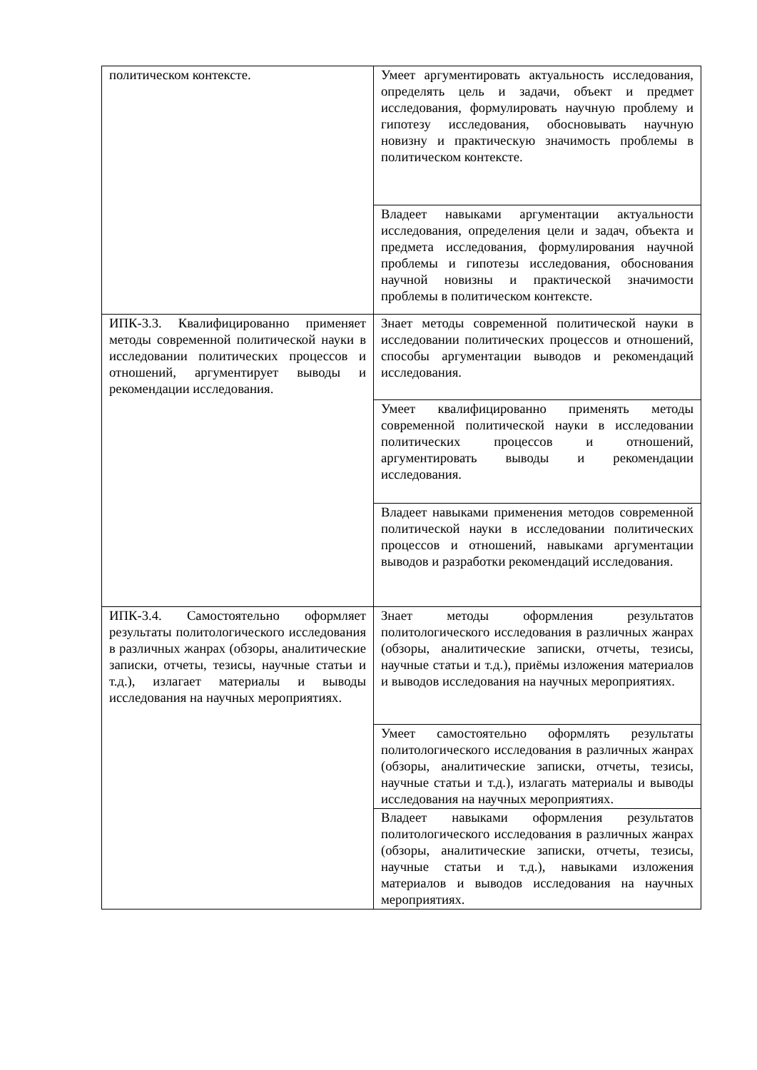| политическом контексте. | Умеет аргументировать актуальность исследования, определять цель и задачи, объект и предмет исследования, формулировать научную проблему и гипотезу исследования, обосновывать научную новизну и практическую значимость проблемы в политическом контексте. |
| | Владеет навыками аргументации актуальности исследования, определения цели и задач, объекта и предмета исследования, формулирования научной проблемы и гипотезы исследования, обоснования научной новизны и практической значимости проблемы в политическом контексте. |
| ИПК-3.3. Квалифицированно применяет методы современной политической науки в исследовании политических процессов и отношений, аргументирует выводы и рекомендации исследования. | Знает методы современной политической науки в исследовании политических процессов и отношений, способы аргументации выводов и рекомендаций исследования. |
| | Умеет квалифицированно применять методы современной политической науки в исследовании политических процессов и отношений, аргументировать выводы и рекомендации исследования. |
| | Владеет навыками применения методов современной политической науки в исследовании политических процессов и отношений, навыками аргументации выводов и разработки рекомендаций исследования. |
| ИПК-3.4. Самостоятельно оформляет результаты политологического исследования в различных жанрах (обзоры, аналитические записки, отчеты, тезисы, научные статьи и т.д.), излагает материалы и выводы исследования на научных мероприятиях. | Знает методы оформления результатов политологического исследования в различных жанрах (обзоры, аналитические записки, отчеты, тезисы, научные статьи и т.д.), приёмы изложения материалов и выводов исследования на научных мероприятиях. |
| | Умеет самостоятельно оформлять результаты политологического исследования в различных жанрах (обзоры, аналитические записки, отчеты, тезисы, научные статьи и т.д.), излагать материалы и выводы исследования на научных мероприятиях. |
| | Владеет навыками оформления результатов политологического исследования в различных жанрах (обзоры, аналитические записки, отчеты, тезисы, научные статьи и т.д.), навыками изложения материалов и выводов исследования на научных мероприятиях. |